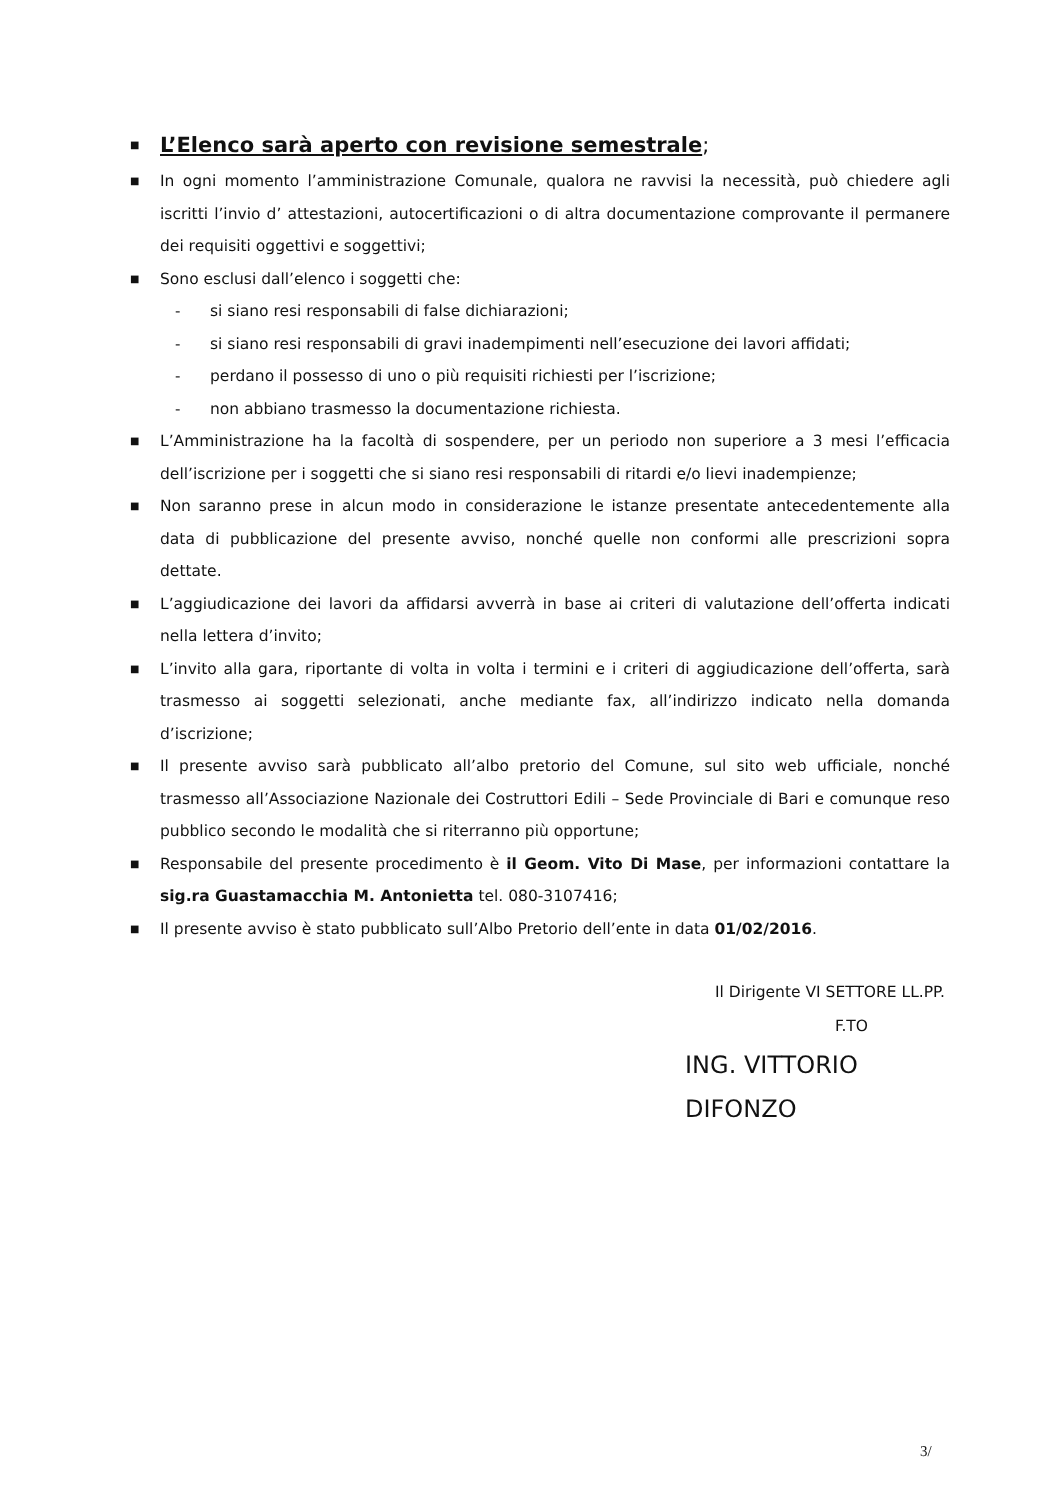■ L’Elenco sarà aperto con revisione semestrale;
■ In ogni momento l’amministrazione Comunale, qualora ne ravvisi la necessità, può chiedere agli iscritti l’invio d’ attestazioni, autocertificazioni o di altra documentazione comprovante il permanere dei requisiti oggettivi e soggettivi;
■ Sono esclusi dall’elenco i soggetti che:
- si siano resi responsabili di false dichiarazioni;
- si siano resi responsabili di gravi inadempimenti nell’esecuzione dei lavori affidati;
- perdano il possesso di uno o più requisiti richiesti per l’iscrizione;
- non abbiano trasmesso la documentazione richiesta.
■ L’Amministrazione ha la facoltà di sospendere, per un periodo non superiore a 3 mesi l’efficacia dell’iscrizione per i soggetti che si siano resi responsabili di ritardi e/o lievi inadempienze;
■ Non saranno prese in alcun modo in considerazione le istanze presentate antecedentemente alla data di pubblicazione del presente avviso, nonché quelle non conformi alle prescrizioni sopra dettate.
■ L’aggiudicazione dei lavori da affidarsi avverrà in base ai criteri di valutazione dell’offerta indicati nella lettera d’invito;
■ L’invito alla gara, riportante di volta in volta i termini e i criteri di aggiudicazione dell’offerta, sarà trasmesso ai soggetti selezionati, anche mediante fax, all’indirizzo indicato nella domanda d’iscrizione;
■ Il presente avviso sarà pubblicato all’albo pretorio del Comune, sul sito web ufficiale, nonché trasmesso all’Associazione Nazionale dei Costruttori Edili – Sede Provinciale di Bari e comunque reso pubblico secondo le modalità che si riterranno più opportune;
■ Responsabile del presente procedimento è il Geom. Vito Di Mase, per informazioni contattare la sig.ra Guastamacchia M. Antonietta tel. 080-3107416;
■ Il presente avviso è stato pubblicato sull’Albo Pretorio dell’ente in data 01/02/2016.
Il Dirigente VI SETTORE LL.PP.
F.TO
ING. VITTORIO DIFONZO
3/